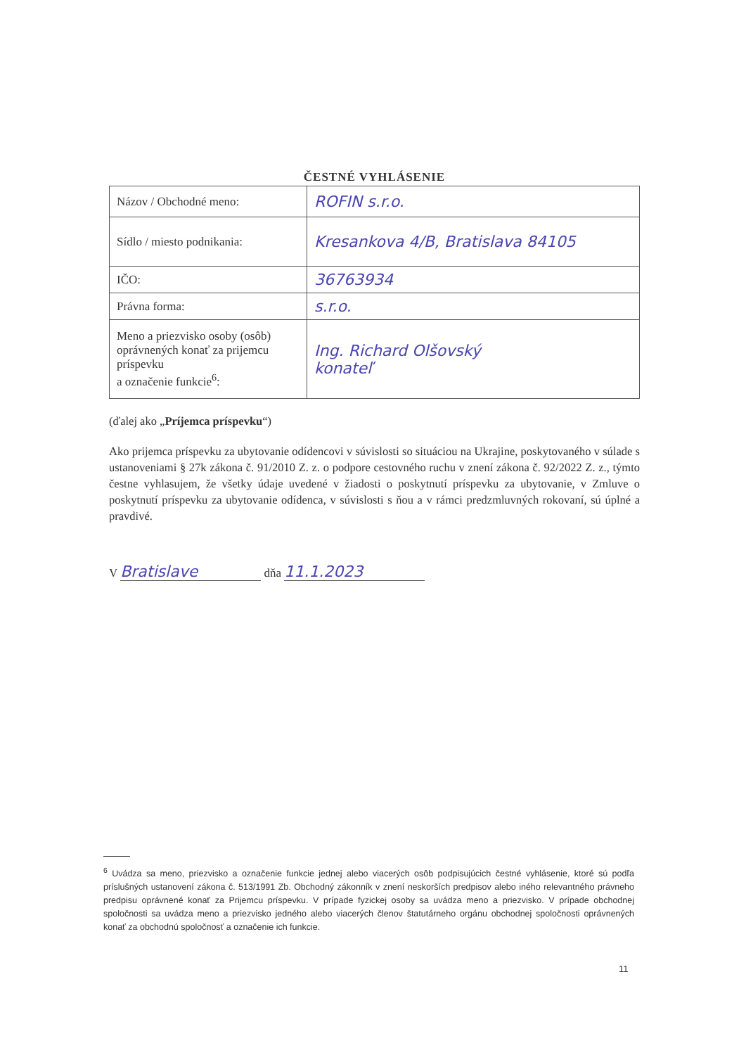ČESTNÉ VYHLÁSENIE
| Názov / Obchodné meno: | ROFIN s.r.o. |
| Sídlo / miesto podnikania: | Kresankova 4/B, Bratislava 84105 |
| IČO: | 36763934 |
| Právna forma: | s.r.o. |
| Meno a priezvisko osoby (osôb) oprávnených konať za prijemcu príspevku a označenie funkcie<sup>6</sup>: | Ing. Richard Olšovský konateľ |
(ďalej ako „Príjemca príspevku“)
Ako prijemca príspevku za ubytovanie odídencovi v súvislosti so situáciou na Ukrajine, poskytovaného v súlade s ustanoveniami § 27k zákona č. 91/2010 Z. z. o podpore cestovného ruchu v znení zákona č. 92/2022 Z. z., týmto čestne vyhlasujem, že všetky údaje uvedené v žiadosti o poskytnutí príspevku za ubytovanie, v Zmluve o poskytnutí príspevku za ubytovanie odídenca, v súvislosti s ňou a v rámci predzmluvných rokovaní, sú úplné a pravdivé.
V Bratislave dňa 11.1.2023
<sup>6</sup> Uvádza sa meno, priezvisko a označenie funkcie jednej alebo viacerých osôb podpisujúcich čestné vyhlásenie, ktoré sú podľa príslušných ustanovení zákona č. 513/1991 Zb. Obchodný zákonník v znení neskorších predpisov alebo iného relevantného právneho predpisu oprávnené konať za Prijemcu príspevku. V prípade fyzickej osoby sa uvádza meno a priezvisko. V prípade obchodnej spoločnosti sa uvádza meno a priezvisko jedného alebo viacerých členov štatutárneho orgánu obchodnej spoločnosti oprávnených konať za obchodnú spoločnosť a označenie ich funkcie.
11